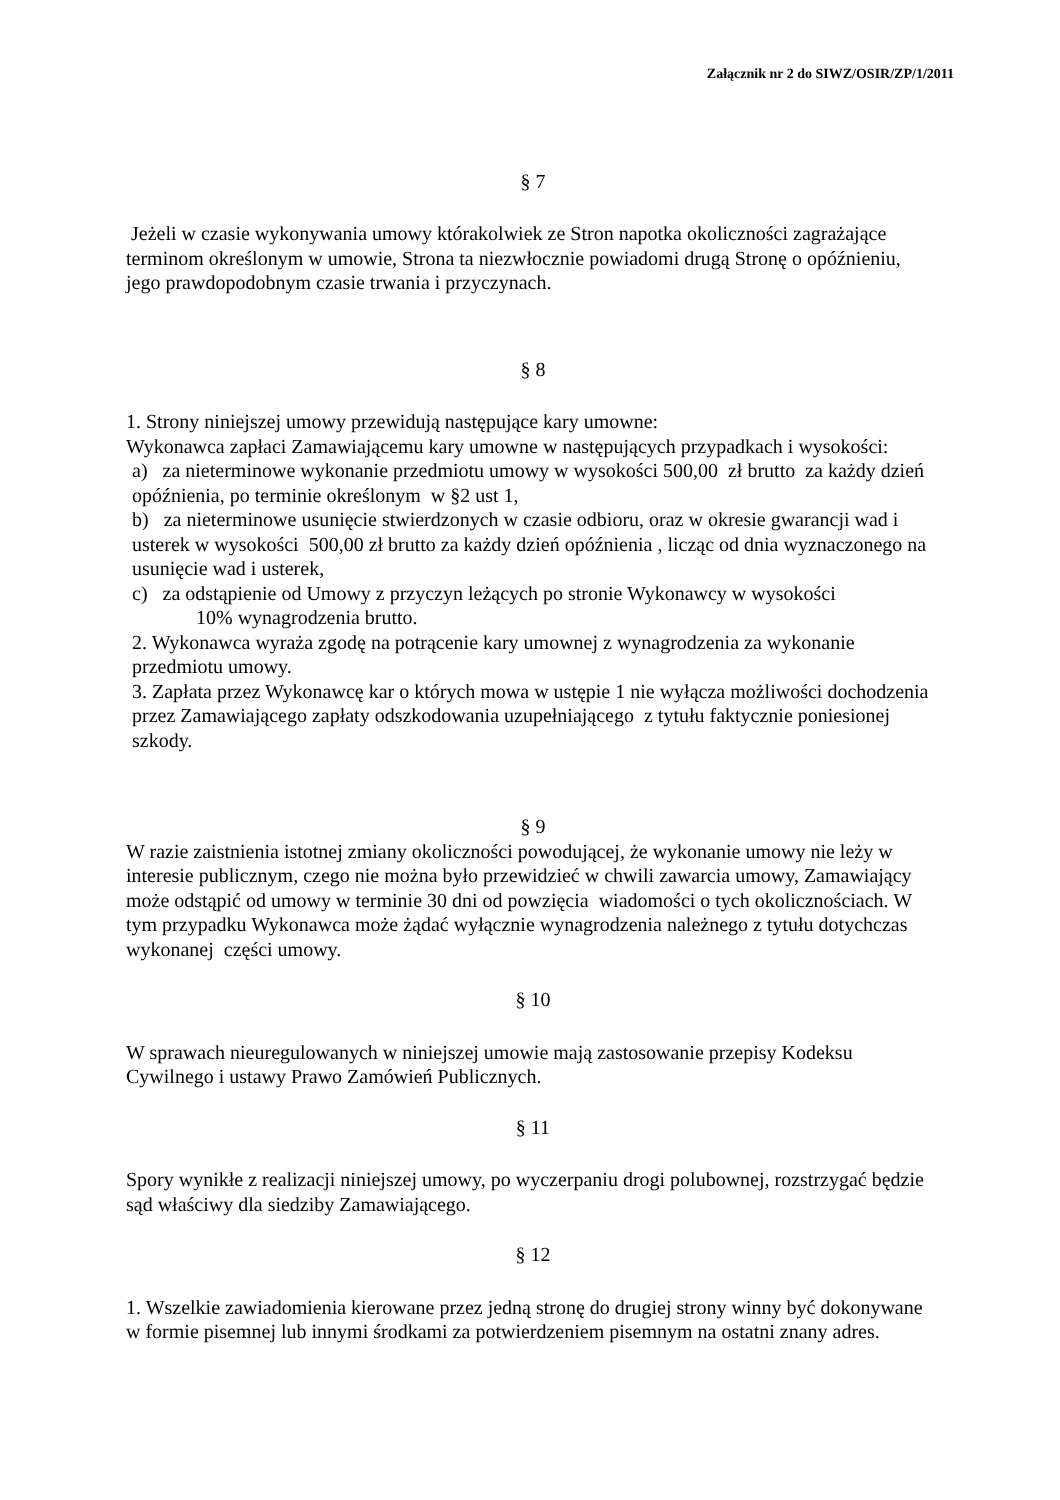Załącznik nr 2 do SIWZ/OSIR/ZP/1/2011
§ 7
Jeżeli w czasie wykonywania umowy którakolwiek ze Stron napotka okoliczności zagrażające terminom określonym w umowie, Strona ta niezwłocznie powiadomi drugą Stronę o opóźnieniu, jego prawdopodobnym czasie trwania i przyczynach.
§ 8
1. Strony niniejszej umowy przewidują następujące kary umowne:
Wykonawca zapłaci Zamawiającemu kary umowne w następujących przypadkach i wysokości:
a) za nieterminowe wykonanie przedmiotu umowy w wysokości 500,00 zł brutto za każdy dzień opóźnienia, po terminie określonym w §2 ust 1,
b) za nieterminowe usunięcie stwierdzonych w czasie odbioru, oraz w okresie gwarancji wad i usterek w wysokości 500,00 zł brutto za każdy dzień opóźnienia , licząc od dnia wyznaczonego na usunięcie wad i usterek,
c) za odstąpienie od Umowy z przyczyn leżących po stronie Wykonawcy w wysokości
10% wynagrodzenia brutto.
2. Wykonawca wyraża zgodę na potrącenie kary umownej z wynagrodzenia za wykonanie przedmiotu umowy.
3. Zapłata przez Wykonawcę kar o których mowa w ustępie 1 nie wyłącza możliwości dochodzenia przez Zamawiającego zapłaty odszkodowania uzupełniającego z tytułu faktycznie poniesionej szkody.
§ 9
W razie zaistnienia istotnej zmiany okoliczności powodującej, że wykonanie umowy nie leży w interesie publicznym, czego nie można było przewidzieć w chwili zawarcia umowy, Zamawiający może odstąpić od umowy w terminie 30 dni od powzięcia wiadomości o tych okolicznościach. W tym przypadku Wykonawca może żądać wyłącznie wynagrodzenia należnego z tytułu dotychczas wykonanej części umowy.
§ 10
W sprawach nieuregulowanych w niniejszej umowie mają zastosowanie przepisy Kodeksu Cywilnego i ustawy Prawo Zamówień Publicznych.
§ 11
Spory wynikłe z realizacji niniejszej umowy, po wyczerpaniu drogi polubownej, rozstrzygać będzie sąd właściwy dla siedziby Zamawiającego.
§ 12
1. Wszelkie zawiadomienia kierowane przez jedną stronę do drugiej strony winny być dokonywane w formie pisemnej lub innymi środkami za potwierdzeniem pisemnym na ostatni znany adres.